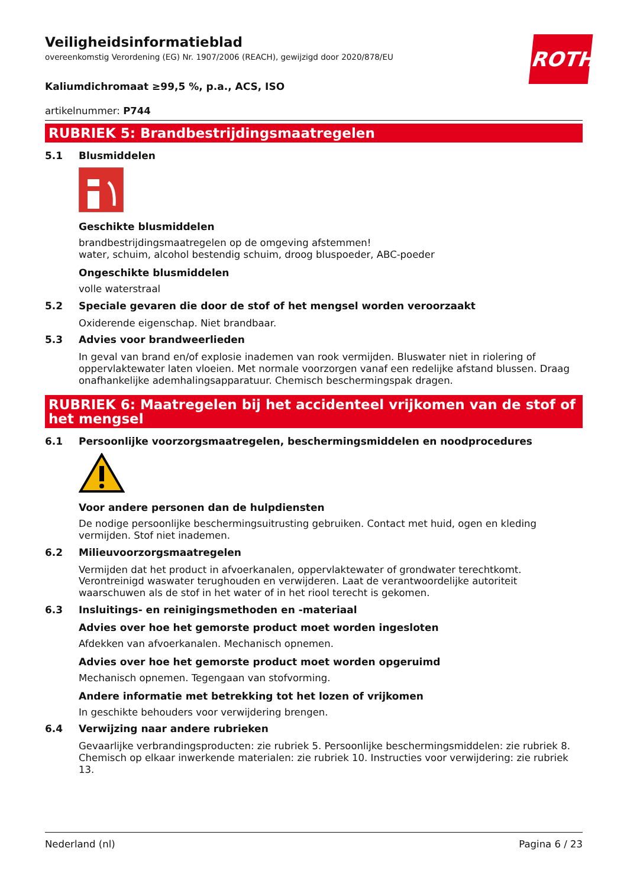ROTH
Veiligheidsinformatieblad
overeenkomstig Verordening (EG) Nr. 1907/2006 (REACH), gewijzigd door 2020/878/EU
Kaliumdichromaat ≥99,5 %, p.a., ACS, ISO
artikelnummer: P744
RUBRIEK 5: Brandbestrijdingsmaatregelen
5.1 Blusmiddelen
Geschikte blusmiddelen
brandbestrijdingsmaatregelen op de omgeving afstemmen!
water, schuim, alcohol bestendig schuim, droog bluspoeder, ABC-poeder
Ongeschikte blusmiddelen
volle waterstraal
5.2 Speciale gevaren die door de stof of het mengsel worden veroorzaakt
Oxiderende eigenschap. Niet brandbaar.
5.3 Advies voor brandweerlieden
In geval van brand en/of explosie inademen van rook vermijden. Bluswater niet in riolering of oppervlaktewater laten vloeien. Met normale voorzorgen vanaf een redelijke afstand blussen. Draag onafhankelijke ademhalingsapparatuur. Chemisch beschermingspak dragen.
RUBRIEK 6: Maatregelen bij het accidenteel vrijkomen van de stof of het mengsel
6.1 Persoonlijke voorzorgsmaatregelen, beschermingsmiddelen en noodprocedures
Voor andere personen dan de hulpdiensten
De nodige persoonlijke beschermingsuitrusting gebruiken. Contact met huid, ogen en kleding vermijden. Stof niet inademen.
6.2 Milieuvoorzorgsmaatregelen
Vermijden dat het product in afvoerkanalen, oppervlaktewater of grondwater terechtkomt. Verontreinigd waswater terughouden en verwijderen. Laat de verantwoordelijke autoriteit waarschuwen als de stof in het water of in het riool terecht is gekomen.
6.3 Insluitings- en reinigingsmethoden en -materiaal
Advies over hoe het gemorste product moet worden ingesloten
Afdekken van afvoerkanalen. Mechanisch opnemen.
Advies over hoe het gemorste product moet worden opgeruimd
Mechanisch opnemen. Tegengaan van stofvorming.
Andere informatie met betrekking tot het lozen of vrijkomen
In geschikte behouders voor verwijdering brengen.
6.4 Verwijzing naar andere rubrieken
Gevaarlijke verbrandingsproducten: zie rubriek 5. Persoonlijke beschermingsmiddelen: zie rubriek 8. Chemisch op elkaar inwerkende materialen: zie rubriek 10. Instructies voor verwijdering: zie rubriek 13.
Nederland (nl) Pagina 6 / 23